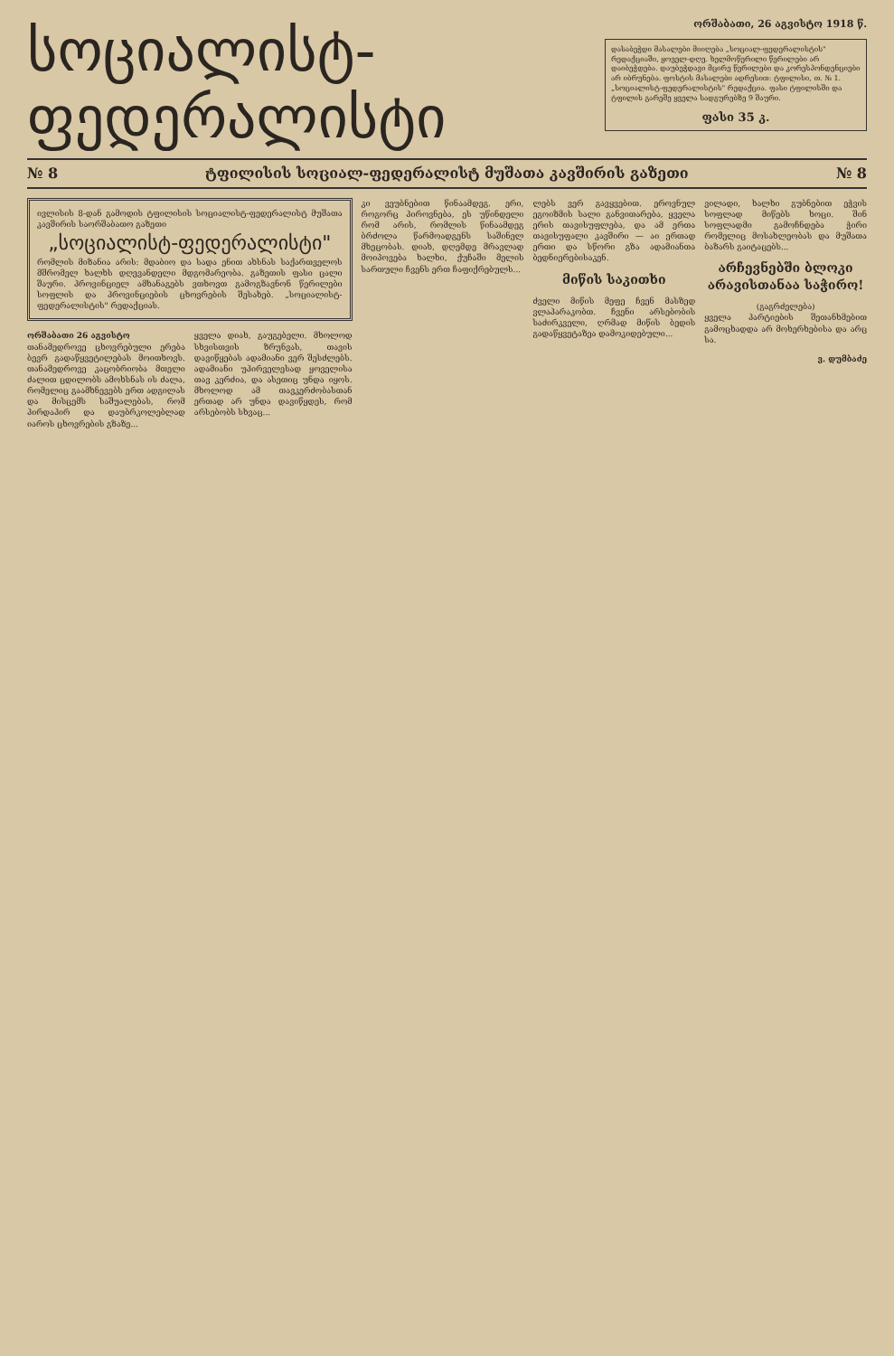სოციალისტ-
ფედერალისტი
ორშაბათი, 26 აგვისტო 1918 წ.
დასაბეჭდი მასალები მიიღება „სოციალ-ფედერალისტის" რედაქციაში, ყოველ-დღე. ხელმოწერილი წერილები არ დაიბეჭდება. დაუბეჭდავი მცირე წერილები და კორესპონდენციები არ იბრუნება. ფოსტის მასალები ადრესით: ტფილისი, თ. № 1. „სოციალისტ-ფედერალისტის" რედაქცია. ფასი ტფილისში და ტფილის გარეშე ყველა სადგურებზე 9 შაური.
ფასი 35 კ.
№ 8 ტფილისის სოციალ-ფედერალისტ მუშათა კავშირის გაზეთი № 8
ივლისის 8-დან გამოდის ტფილისის სოციალისტ-ფედერალისტ მუშათა კავშირის საორშაბათო გაზეთი
„სოციალისტ-ფედერალისტი"
რომლის მიზანია არის: მდაბიო და სადა ენით ახსნას საქართველოს მშრომელ ხალხს დღევანდელი მდგომარეობა. გაზეთის ფასი ცალი შაური. პროვინციელ ამხანაგებს ვთხოვთ გამოგზავნონ წერილები სოფლის და პროვინციების ცხოვრების შესახებ. „სოციალისტ-ფედერალისტის" რედაქციას.
ორშაბათი 26 აგვისტო
თანამედროვე ცხოვრებული ერება ბევრ გადაწყვეტილებას მოითხოვს. თანამედროვე კაცობრიობა მთელი ძალით ცდილობს ამოხსნას ის ძალა, რომელიც გაამხნევებს ერთ ადგილას და მისცემს საშუალებას, რომ პირდაპირ და დაუბრკოლებლად იაროს ცხოვრების გზაზე...
ყველა დიახ, გაუგებელი. მხოლოდ სხვისთვის ზრუნვას, თავის დავიწყებას ადამიანი ვერ შესძლებს. ადამიანი უპირველესად ყოველისა თავ კერძია, და ასეთიც უნდა იყოს. მხოლოდ ამ თავკერძობასთან ერთად არ უნდა დავიწყდეს, რომ არსებობს სხვაც...
კი ვეუბნებით წინაამდეგ. ერი, როგორც პიროვნება, ეს უწინდელი რომ არის, რომლის წინაამდეგ ბრძოლა წარმოადგენს საშინელ მხეცობას. დიახ, დღემდე მრავლად მოიპოვება ხალხი, ქუჩაში მელის სართული ჩვენს ერთ ჩაფიქრებულს...
ლებს ვერ გავყვებით. ეროვნულ ეგოიზმის სალი განვითარება, ყველა ერის თავისუფლება, და ამ ერთა თავისუფალი კავშირი — აი ერთად ერთი და სწორი გზა ადამიანთა ბედნიერებისაკენ.
მიწის საკითხი
ძველი მიწის მეფე ჩვენ მასზედ ვლაპარაკობთ. ჩვენი არსებობის საძირკველი, ღრმად მიწის ბედის გადაწყვეტაზეა დამოკიდებული...
ვილადი, ხალხი გუბნებით ეჭვის სოფლად მიწებს ხოცი. შინ სოფლადმი გამოჩნდება ჭირი რომელიც მოსახლეობას და მუშათა ბაზარს გაიტაცებს...
არჩევნებში ბლოკი არავისთანაა საჭირო!
(გაგრძელება)
ყველა პარტიების შეთანხმებით გამოცხადდა არ მოხერხებისა და არც სა.
ვ. დუმბაძე